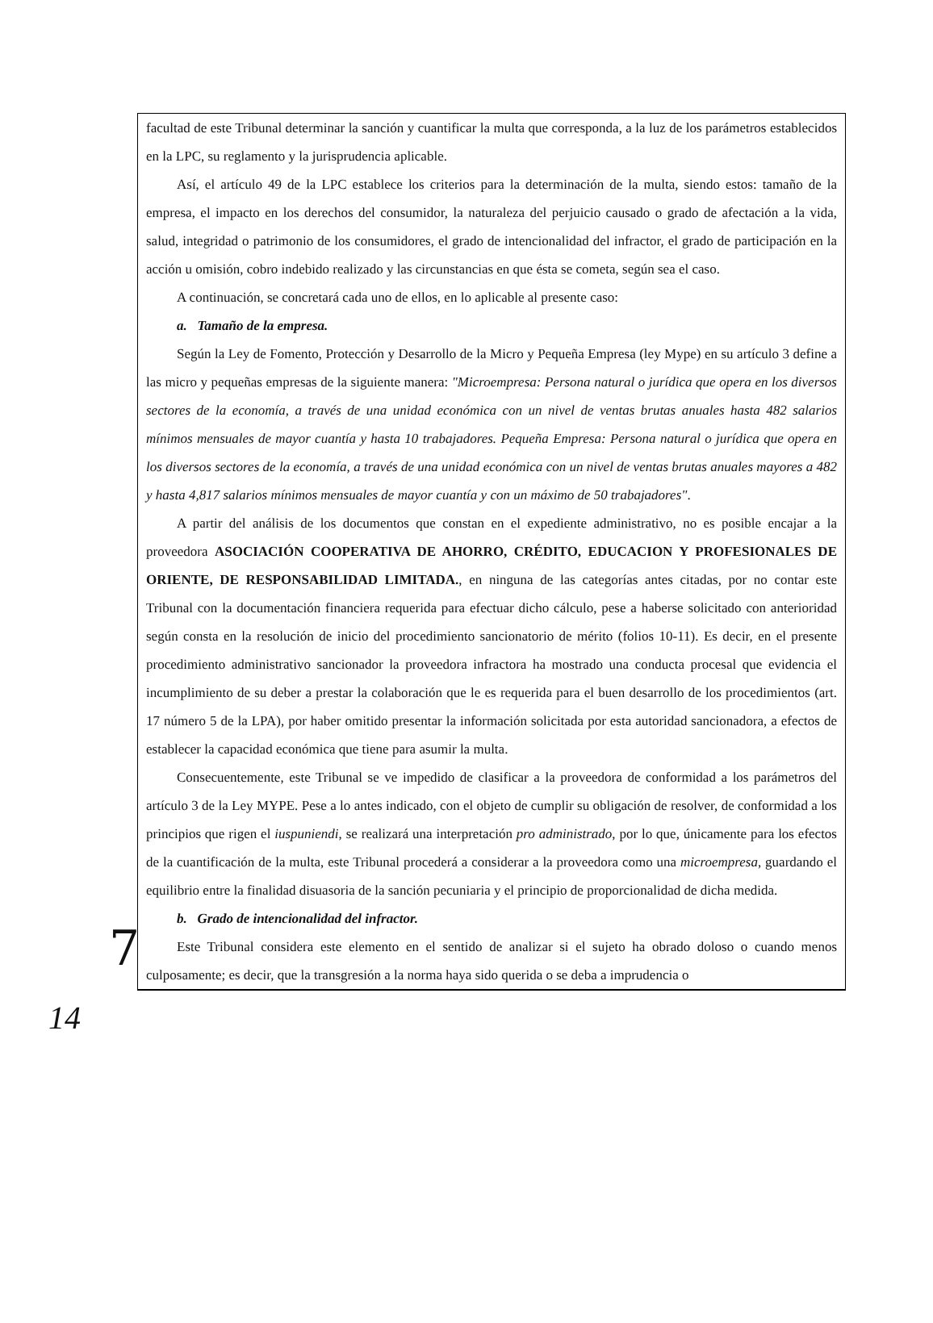facultad de este Tribunal determinar la sanción y cuantificar la multa que corresponda, a la luz de los parámetros establecidos en la LPC, su reglamento y la jurisprudencia aplicable.
Así, el artículo 49 de la LPC establece los criterios para la determinación de la multa, siendo estos: tamaño de la empresa, el impacto en los derechos del consumidor, la naturaleza del perjuicio causado o grado de afectación a la vida, salud, integridad o patrimonio de los consumidores, el grado de intencionalidad del infractor, el grado de participación en la acción u omisión, cobro indebido realizado y las circunstancias en que ésta se cometa, según sea el caso.
A continuación, se concretará cada uno de ellos, en lo aplicable al presente caso:
a. Tamaño de la empresa.
Según la Ley de Fomento, Protección y Desarrollo de la Micro y Pequeña Empresa (ley Mype) en su artículo 3 define a las micro y pequeñas empresas de la siguiente manera: "Microempresa: Persona natural o jurídica que opera en los diversos sectores de la economía, a través de una unidad económica con un nivel de ventas brutas anuales hasta 482 salarios mínimos mensuales de mayor cuantía y hasta 10 trabajadores. Pequeña Empresa: Persona natural o jurídica que opera en los diversos sectores de la economía, a través de una unidad económica con un nivel de ventas brutas anuales mayores a 482 y hasta 4,817 salarios mínimos mensuales de mayor cuantía y con un máximo de 50 trabajadores".
A partir del análisis de los documentos que constan en el expediente administrativo, no es posible encajar a la proveedora ASOCIACIÓN COOPERATIVA DE AHORRO, CRÉDITO, EDUCACION Y PROFESIONALES DE ORIENTE, DE RESPONSABILIDAD LIMITADA., en ninguna de las categorías antes citadas, por no contar este Tribunal con la documentación financiera requerida para efectuar dicho cálculo, pese a haberse solicitado con anterioridad según consta en la resolución de inicio del procedimiento sancionatorio de mérito (folios 10-11). Es decir, en el presente procedimiento administrativo sancionador la proveedora infractora ha mostrado una conducta procesal que evidencia el incumplimiento de su deber a prestar la colaboración que le es requerida para el buen desarrollo de los procedimientos (art. 17 número 5 de la LPA), por haber omitido presentar la información solicitada por esta autoridad sancionadora, a efectos de establecer la capacidad económica que tiene para asumir la multa.
Consecuentemente, este Tribunal se ve impedido de clasificar a la proveedora de conformidad a los parámetros del artículo 3 de la Ley MYPE. Pese a lo antes indicado, con el objeto de cumplir su obligación de resolver, de conformidad a los principios que rigen el iuspuniendi, se realizará una interpretación pro administrado, por lo que, únicamente para los efectos de la cuantificación de la multa, este Tribunal procederá a considerar a la proveedora como una microempresa, guardando el equilibrio entre la finalidad disuasoria de la sanción pecuniaria y el principio de proporcionalidad de dicha medida.
b. Grado de intencionalidad del infractor.
Este Tribunal considera este elemento en el sentido de analizar si el sujeto ha obrado doloso o cuando menos culposamente; es decir, que la transgresión a la norma haya sido querida o se deba a imprudencia o
7
14